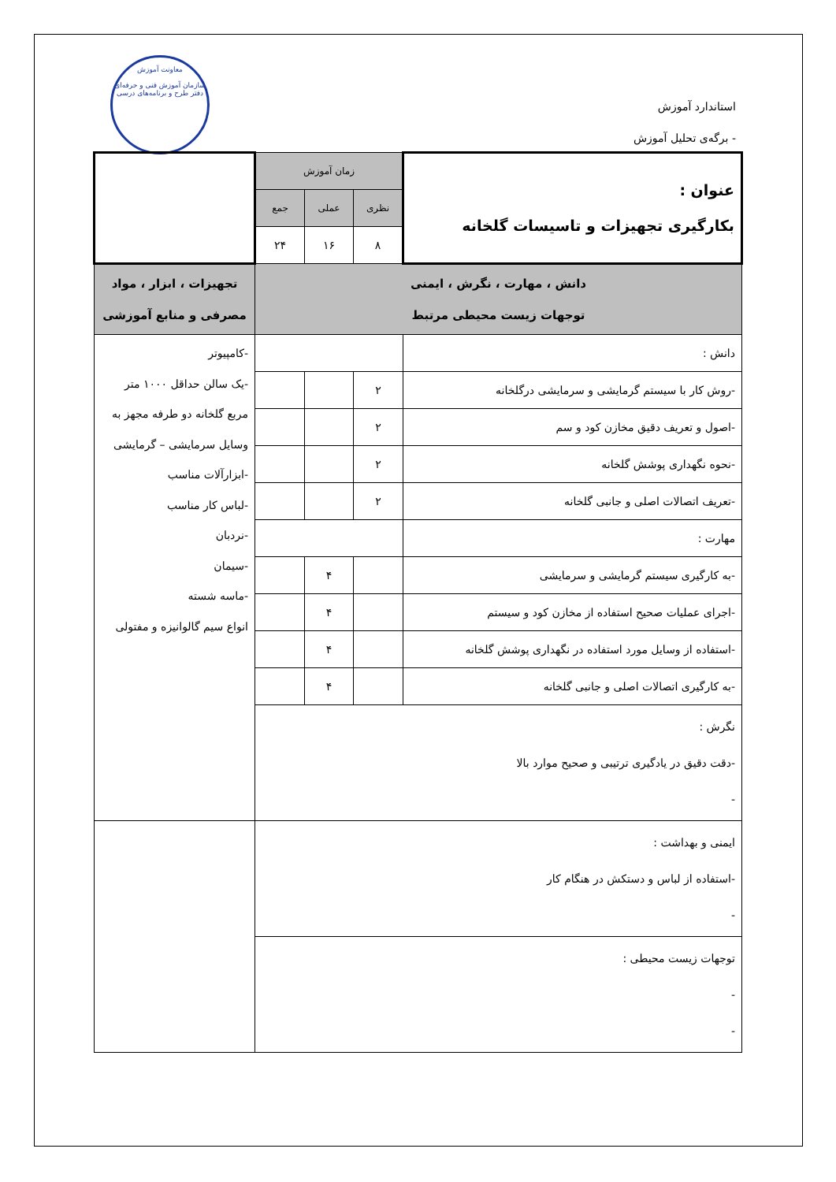معاونت آموزش
سازمان آموزش فنی و حرفه‌ای
دفتر طرح و برنامه‌های درسی
استاندارد آموزش
- برگه‌ی تحلیل آموزش
| عنوان : بکارگیری تجهیزات و تاسیسات گلخانه | زمان آموزش | | | |
| | نظری | عملی | جمع | |
| | ۸ | ۱۶ | ۲۴ | |
| دانش ، مهارت ، نگرش ، ایمنی توجهات زیست محیطی مرتبط | | | | تجهیزات ، ابزار ، مواد مصرفی و منابع آموزشی |
| دانش : | | | | -کامپیوتر -یک سالن حداقل ۱۰۰۰ متر مربع گلخانه دو طرفه مجهز به وسایل سرمایشی – گرمایشی -ابزارآلات مناسب -لباس کار مناسب -نردبان -سیمان -ماسه شسته انواع سیم گالوانیزه و مفتولی |
| -روش کار با سیستم گرمایشی و سرمایشی درگلخانه | ۲ | | | |
| -اصول و تعریف دقیق مخازن کود و سم | ۲ | | | |
| -نحوه نگهداری پوشش گلخانه | ۲ | | | |
| -تعریف اتصالات اصلی و جانبی گلخانه | ۲ | | | |
| مهارت : | | | | |
| -به کارگیری سیستم گرمایشی و سرمایشی | | ۴ | | |
| -اجرای عملیات صحیح استفاده از مخازن کود و سیستم | | ۴ | | |
| -استفاده از وسایل مورد استفاده در نگهداری پوشش گلخانه | | ۴ | | |
| -به کارگیری اتصالات اصلی و جانبی گلخانه | | ۴ | | |
| نگرش : -دقت دقیق در یادگیری ترتیبی و صحیح موارد بالا - | | | | |
| ایمنی و بهداشت : -استفاده از لباس و دستکش در هنگام کار - | | | | |
| توجهات زیست محیطی : - - | | | | |